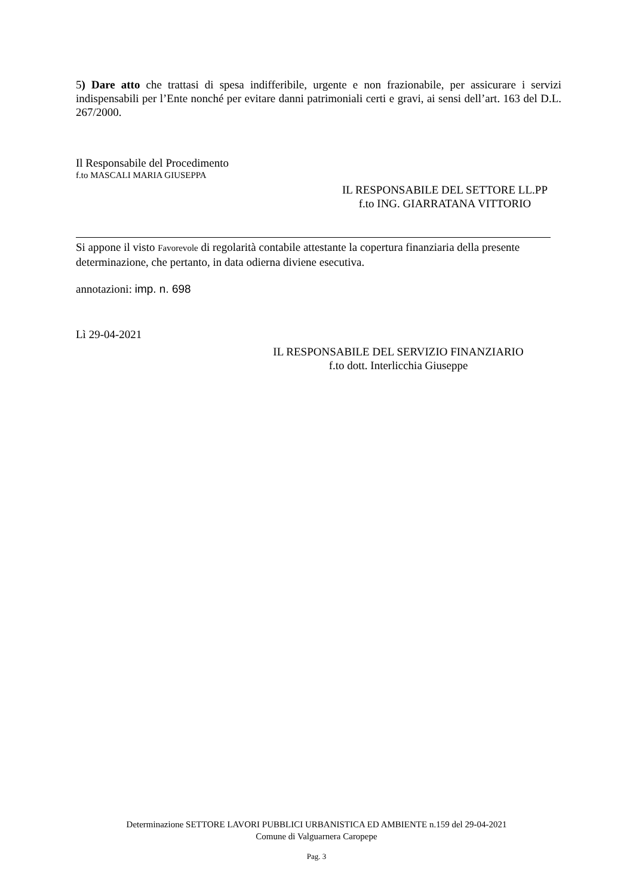5) Dare atto che trattasi di spesa indifferibile, urgente e non frazionabile, per assicurare i servizi indispensabili per l’Ente nonché per evitare danni patrimoniali certi e gravi, ai sensi dell’art. 163 del D.L. 267/2000.
Il Responsabile del Procedimento
f.to MASCALI MARIA GIUSEPPA
IL RESPONSABILE DEL SETTORE LL.PP
f.to ING. GIARRATANA VITTORIO
Si appone il visto Favorevole di regolarità contabile attestante la copertura finanziaria della presente determinazione, che pertanto, in data odierna diviene esecutiva.
annotazioni: imp. n. 698
Lì 29-04-2021
IL RESPONSABILE DEL SERVIZIO FINANZIARIO
f.to dott. Interlicchia Giuseppe
Determinazione SETTORE LAVORI PUBBLICI URBANISTICA ED AMBIENTE n.159 del 29-04-2021
Comune di Valguarnera Caropepe
Pag. 3